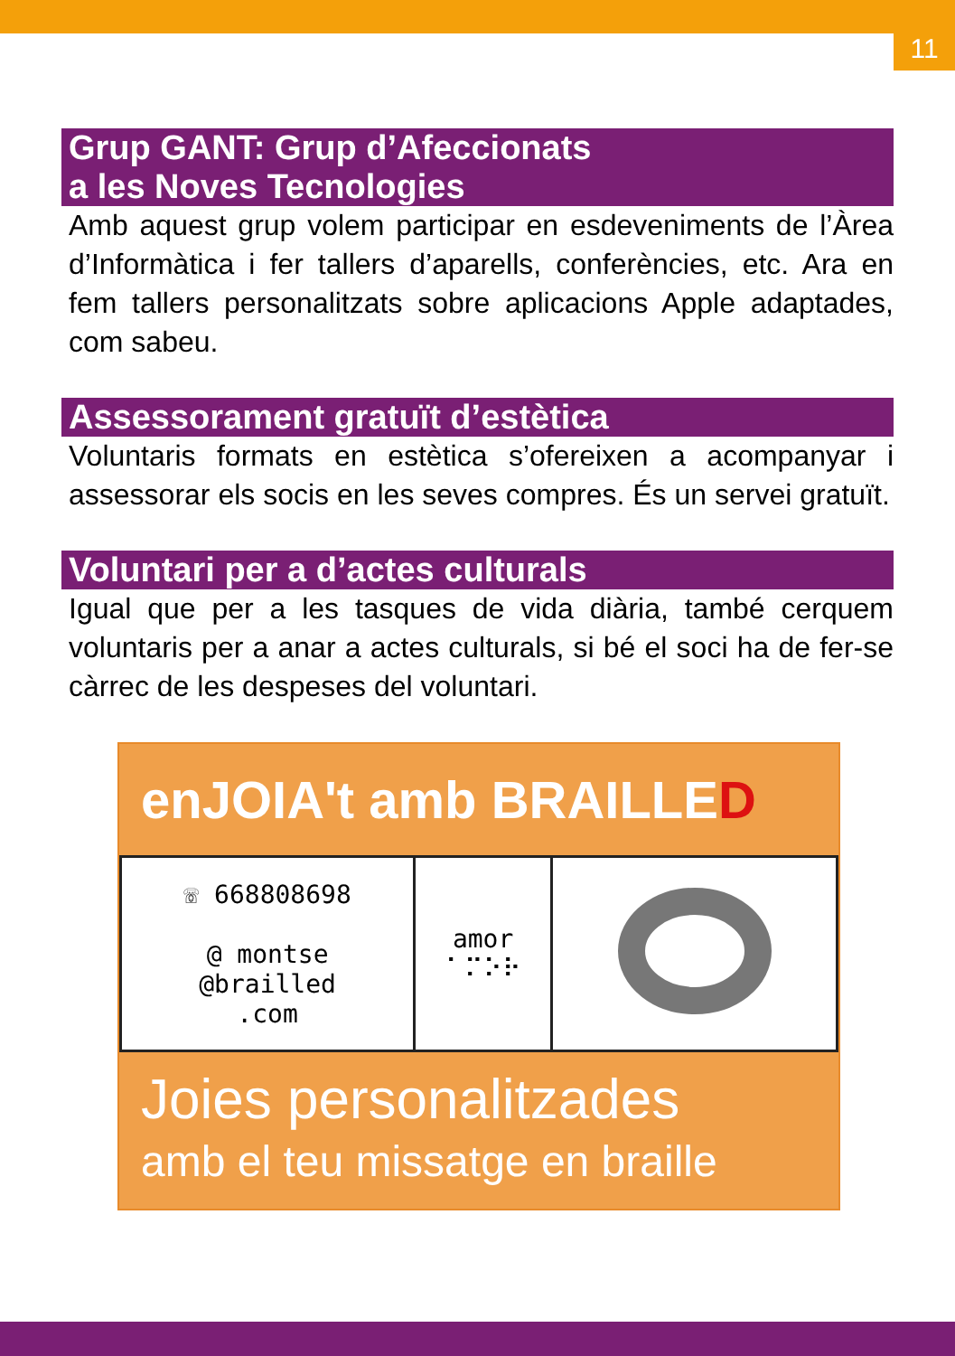11
Grup GANT: Grup d’Afeccionats
a les Noves Tecnologies
Amb aquest grup volem participar en esdeveniments de l’Àrea d’Informàtica i fer tallers d’aparells, conferències, etc. Ara en fem tallers personalitzats sobre aplicacions Apple adaptades, com sabeu.
Assessorament gratuït d’estètica
Voluntaris formats en estètica s’ofereixen a acompanyar i assessorar els socis en les seves compres. És un servei gratuït.
Voluntari per a d’actes culturals
Igual que per a les tasques de vida diària, també cerquem voluntaris per a anar a actes culturals, si bé el soci ha de fer-se càrrec de les despeses del voluntari.
enJOIA't amb BRAILLED
| ☏ 668808698 @ montse @brailled .com | amor ⠁⠍⠕⠗ | |
Joies personalitzades
amb el teu missatge en braille